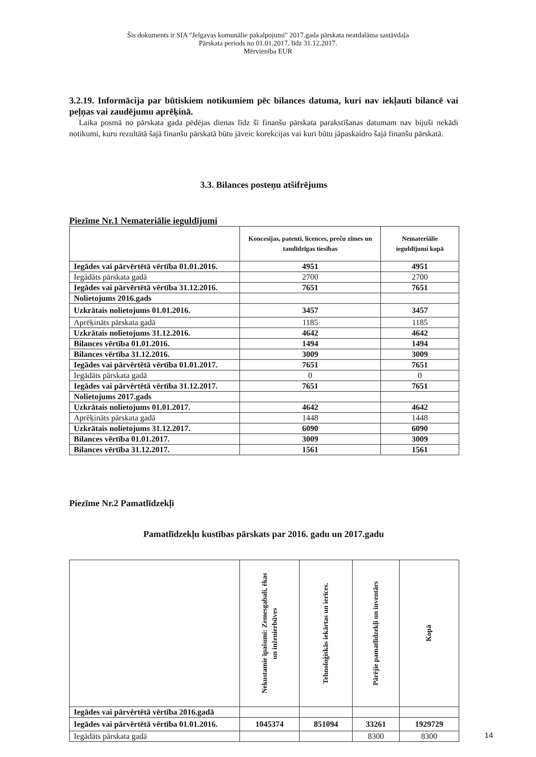Šis dokuments ir SIA "Jelgavas komunālie pakalpojumi" 2017.gada pārskata neatdalāma sastāvdaļa
Pārskata periods no 01.01.2017. līdz 31.12.2017.
Mērvienība EUR
3.2.19. Informācija par būtiskiem notikumiem pēc bilances datuma, kuri nav iekļauti bilancē vai peļņas vai zaudējumu aprēķinā.
Laika posmā no pārskata gada pēdējas dienas līdz šī finanšu pārskata parakstīšanas datumam nav bijuši nekādi notikumi, kuru rezultātā šajā finanšu pārskatā būtu jāveic korekcijas vai kuri būtu jāpaskaidro šajā finanšu pārskatā.
3.3. Bilances posteņu atšifrējums
Piezīme Nr.1 Nemateriālie ieguldījumi
| | Koncesijas, patenti, licences, preču zīmes un tamlīdzīgas tiesības | Nemateriālie ieguldījumi kopā |
| --- | --- | --- |
| Iegādes vai pārvērtētā vērtība 01.01.2016. | 4951 | 4951 |
| Iegādāts pārskata gadā | 2700 | 2700 |
| Iegādes vai pārvērtētā vērtība 31.12.2016. | 7651 | 7651 |
| Nolietojums 2016.gads | | |
| Uzkrātais nolietojums 01.01.2016. | 3457 | 3457 |
| Aprēķināts pārskata gadā | 1185 | 1185 |
| Uzkrātais nolietojums 31.12.2016. | 4642 | 4642 |
| Bilances vērtība 01.01.2016. | 1494 | 1494 |
| Bilances vērtība 31.12.2016. | 3009 | 3009 |
| Iegādes vai pārvērtētā vērtība 01.01.2017. | 7651 | 7651 |
| Iegādāts pārskata gadā | 0 | 0 |
| Iegādes vai pārvērtētā vērtība 31.12.2017. | 7651 | 7651 |
| Nolietojums 2017.gads | | |
| Uzkrātais nolietojums 01.01.2017. | 4642 | 4642 |
| Aprēķināts pārskata gadā | 1448 | 1448 |
| Uzkrātais nolietojums 31.12.2017. | 6090 | 6090 |
| Bilances vērtība 01.01.2017. | 3009 | 3009 |
| Bilances vērtība 31.12.2017. | 1561 | 1561 |
Piezīme Nr.2 Pamatlīdzekļi
Pamatlīdzekļu kustības pārskats par 2016. gadu un 2017.gadu
| | Nekustamie īpašumi: Zemesgabali, ēkas un inženierbūves | Tehnoloģiskās iekārtas un ierīces. | Pārējie pamatlīdzekļi un inventārs | Kopā |
| --- | --- | --- | --- | --- |
| Iegādes vai pārvērtētā vērtība 2016.gadā | | | | |
| Iegādes vai pārvērtētā vērtība 01.01.2016. | 1045374 | 851094 | 33261 | 1929729 |
| Iegādāts pārskata gadā | | | 8300 | 8300 |
14